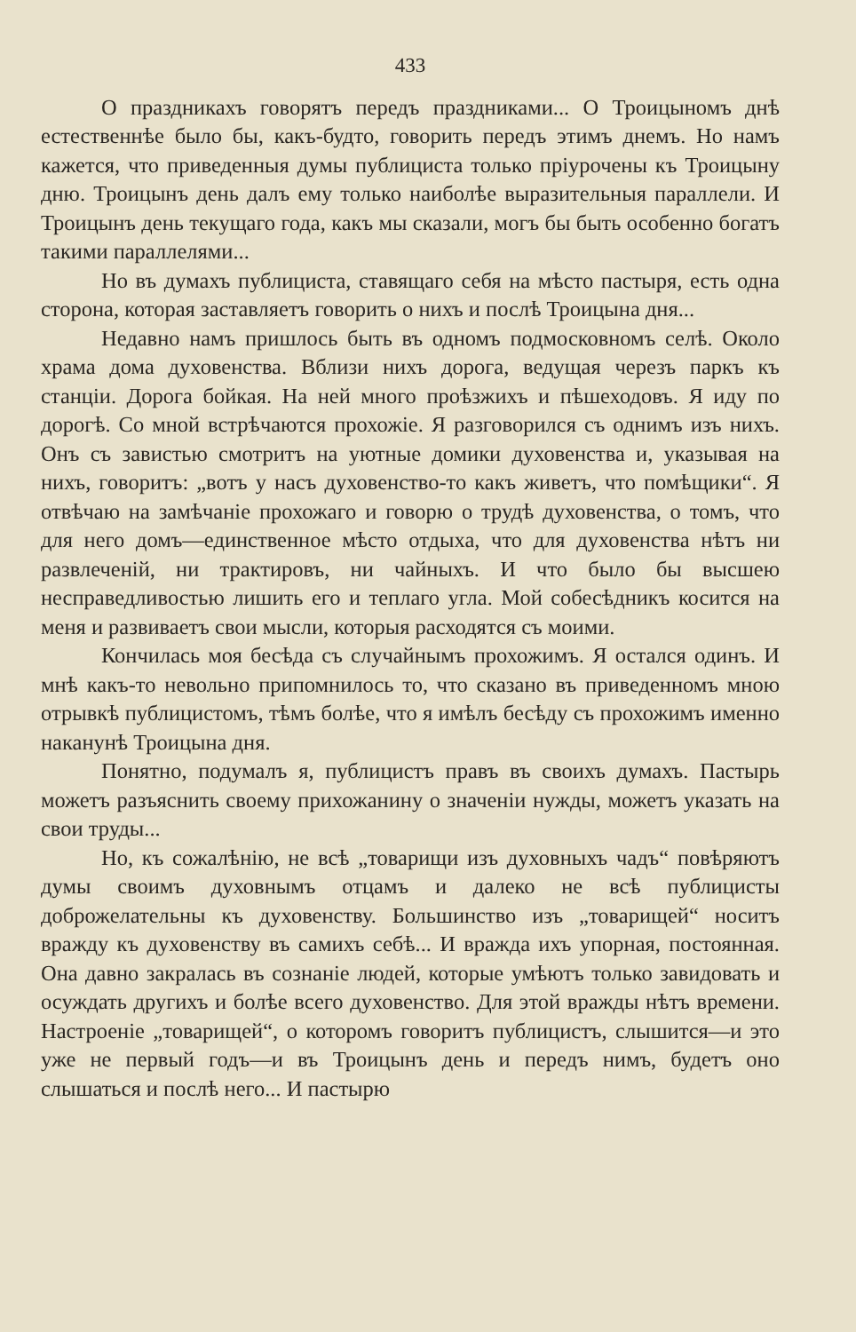433
О праздникахъ говорятъ передъ праздниками... О Троицыномъ днѣ естественнѣе было бы, какъ-будто, говорить передъ этимъ днемъ. Но намъ кажется, что приведенныя думы публициста только пріурочены къ Троицыну дню. Троицынъ день далъ ему только наиболѣе выразительныя параллели. И Троицынъ день текущаго года, какъ мы сказали, могъ бы быть особенно богатъ такими параллелями...
Но въ думахъ публициста, ставящаго себя на мѣсто пастыря, есть одна сторона, которая заставляетъ говорить о нихъ и послѣ Троицына дня...
Недавно намъ пришлось быть въ одномъ подмосковномъ селѣ. Около храма дома духовенства. Вблизи нихъ дорога, ведущая черезъ паркъ къ станціи. Дорога бойкая. На ней много проѣзжихъ и пѣшеходовъ. Я иду по дорогѣ. Со мной встрѣчаются прохожіе. Я разговорился съ однимъ изъ нихъ. Онъ съ завистью смотритъ на уютные домики духовенства и, указывая на нихъ, говоритъ: „вотъ у насъ духовенство-то какъ живетъ, что помѣщики“. Я отвѣчаю на замѣчаніе прохожаго и говорю о трудѣ духовенства, о томъ, что для него домъ—единственное мѣсто отдыха, что для духовенства нѣтъ ни развлеченій, ни трактировъ, ни чайныхъ. И что было бы высшею несправедливостью лишить его и теплаго угла. Мой собесѣдникъ косится на меня и развиваетъ свои мысли, которыя расходятся съ моими.
Кончилась моя бесѣда съ случайнымъ прохожимъ. Я остался одинъ. И мнѣ какъ-то невольно припомнилось то, что сказано въ приведенномъ мною отрывкѣ публицистомъ, тѣмъ болѣе, что я имѣлъ бесѣду съ прохожимъ именно наканунѣ Троицына дня.
Понятно, подумалъ я, публицистъ правъ въ своихъ думахъ. Пастырь можетъ разъяснить своему прихожанину о значеніи нужды, можетъ указать на свои труды...
Но, къ сожалѣнію, не всѣ „товарищи изъ духовныхъ чадъ“ повѣряютъ думы своимъ духовнымъ отцамъ и далеко не всѣ публицисты доброжелательны къ духовенству. Большинство изъ „товарищей“ носитъ вражду къ духовенству въ самихъ себѣ... И вражда ихъ упорная, постоянная. Она давно закралась въ сознаніе людей, которые умѣютъ только завидовать и осуждать другихъ и болѣе всего духовенство. Для этой вражды нѣтъ времени. Настроеніе „товарищей“, о которомъ говоритъ публицистъ, слышится—и это уже не первый годъ—и въ Троицынъ день и передъ нимъ, будетъ оно слышаться и послѣ него... И пастырю